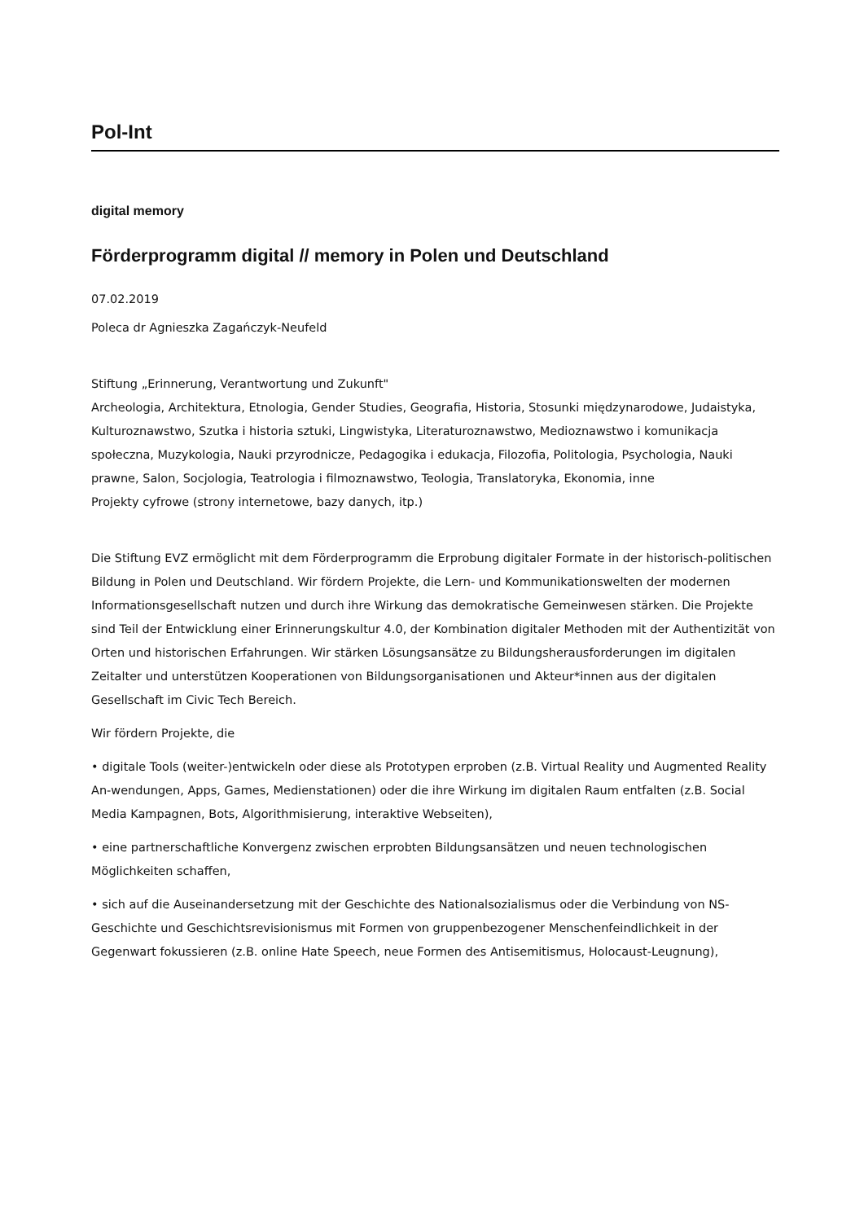Pol-Int
digital memory
Förderprogramm digital // memory in Polen und Deutschland
07.02.2019
Poleca dr Agnieszka Zagańczyk-Neufeld
Stiftung „Erinnerung, Verantwortung und Zukunft"
Archeologia, Architektura, Etnologia, Gender Studies, Geografia, Historia, Stosunki międzynarodowe, Judaistyka, Kulturoznawstwo, Szutka i historia sztuki, Lingwistyka, Literaturoznawstwo, Medioznawstwo i komunikacja społeczna, Muzykologia, Nauki przyrodnicze, Pedagogika i edukacja, Filozofia, Politologia, Psychologia, Nauki prawne, Salon, Socjologia, Teatrologia i filmoznawstwo, Teologia, Translatoryka, Ekonomia, inne
Projekty cyfrowe (strony internetowe, bazy danych, itp.)
Die Stiftung EVZ ermöglicht mit dem Förderprogramm die Erprobung digitaler Formate in der historisch-politischen Bildung in Polen und Deutschland. Wir fördern Projekte, die Lern- und Kommunikationswelten der modernen Informationsgesellschaft nutzen und durch ihre Wirkung das demokratische Gemeinwesen stärken. Die Projekte sind Teil der Entwicklung einer Erinnerungskultur 4.0, der Kombination digitaler Methoden mit der Authentizität von Orten und historischen Erfahrungen. Wir stärken Lösungsansätze zu Bildungsherausforderungen im digitalen Zeitalter und unterstützen Kooperationen von Bildungsorganisationen und Akteur*innen aus der digitalen Gesellschaft im Civic Tech Bereich.
Wir fördern Projekte, die
• digitale Tools (weiter-)entwickeln oder diese als Prototypen erproben (z.B. Virtual Reality und Augmented Reality An-wendungen, Apps, Games, Medienstationen) oder die ihre Wirkung im digitalen Raum entfalten (z.B. Social Media Kampagnen, Bots, Algorithmisierung, interaktive Webseiten),
• eine partnerschaftliche Konvergenz zwischen erprobten Bildungsansätzen und neuen technologischen Möglichkeiten schaffen,
• sich auf die Auseinandersetzung mit der Geschichte des Nationalsozialismus oder die Verbindung von NS-Geschichte und Geschichtsrevisionismus mit Formen von gruppenbezogener Menschenfeindlichkeit in der Gegenwart fokussieren (z.B. online Hate Speech, neue Formen des Antisemitismus, Holocaust-Leugnung),